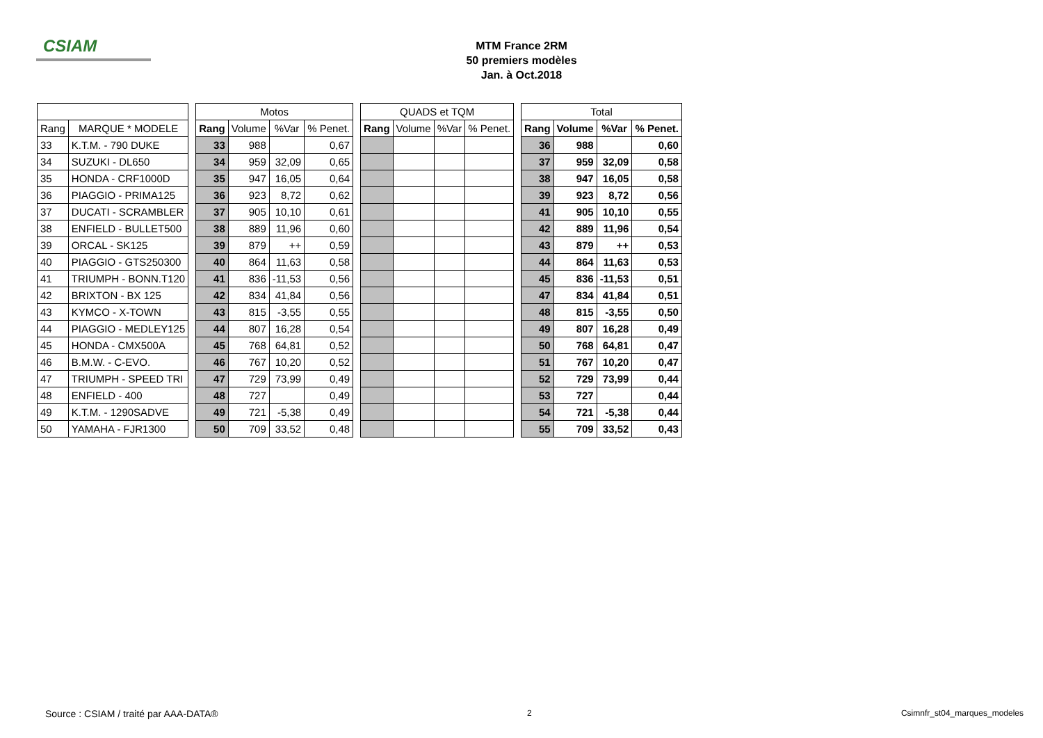CSIAM
MTM France 2RM
50 premiers modèles
Jan. à Oct.2018
| | | | Motos | | | | | QUADS et TQM | | | | | Total | | | |
| Rang | MARQUE * MODELE | | Rang | Volume | %Var | % Penet. | | Rang | Volume | %Var | % Penet. | | Rang | Volume | %Var | % Penet. |
| 33 | K.T.M. - 790 DUKE | | 33 | 988 | | 0,67 | | | | | | | 36 | 988 | | 0,60 |
| 34 | SUZUKI - DL650 | | 34 | 959 | 32,09 | 0,65 | | | | | | | 37 | 959 | 32,09 | 0,58 |
| 35 | HONDA - CRF1000D | | 35 | 947 | 16,05 | 0,64 | | | | | | | 38 | 947 | 16,05 | 0,58 |
| 36 | PIAGGIO - PRIMA125 | | 36 | 923 | 8,72 | 0,62 | | | | | | | 39 | 923 | 8,72 | 0,56 |
| 37 | DUCATI - SCRAMBLER | | 37 | 905 | 10,10 | 0,61 | | | | | | | 41 | 905 | 10,10 | 0,55 |
| 38 | ENFIELD - BULLET500 | | 38 | 889 | 11,96 | 0,60 | | | | | | | 42 | 889 | 11,96 | 0,54 |
| 39 | ORCAL - SK125 | | 39 | 879 | ++ | 0,59 | | | | | | | 43 | 879 | ++ | 0,53 |
| 40 | PIAGGIO - GTS250300 | | 40 | 864 | 11,63 | 0,58 | | | | | | | 44 | 864 | 11,63 | 0,53 |
| 41 | TRIUMPH - BONN.T120 | | 41 | 836 | -11,53 | 0,56 | | | | | | | 45 | 836 | -11,53 | 0,51 |
| 42 | BRIXTON - BX 125 | | 42 | 834 | 41,84 | 0,56 | | | | | | | 47 | 834 | 41,84 | 0,51 |
| 43 | KYMCO - X-TOWN | | 43 | 815 | -3,55 | 0,55 | | | | | | | 48 | 815 | -3,55 | 0,50 |
| 44 | PIAGGIO - MEDLEY125 | | 44 | 807 | 16,28 | 0,54 | | | | | | | 49 | 807 | 16,28 | 0,49 |
| 45 | HONDA - CMX500A | | 45 | 768 | 64,81 | 0,52 | | | | | | | 50 | 768 | 64,81 | 0,47 |
| 46 | B.M.W. - C-EVO. | | 46 | 767 | 10,20 | 0,52 | | | | | | | 51 | 767 | 10,20 | 0,47 |
| 47 | TRIUMPH - SPEED TRI | | 47 | 729 | 73,99 | 0,49 | | | | | | | 52 | 729 | 73,99 | 0,44 |
| 48 | ENFIELD - 400 | | 48 | 727 | | 0,49 | | | | | | | 53 | 727 | | 0,44 |
| 49 | K.T.M. - 1290SADVE | | 49 | 721 | -5,38 | 0,49 | | | | | | | 54 | 721 | -5,38 | 0,44 |
| 50 | YAMAHA - FJR1300 | | 50 | 709 | 33,52 | 0,48 | | | | | | | 55 | 709 | 33,52 | 0,43 |
Source : CSIAM / traité par AAA-DATA®
2 Csimnfr_st04_marques_modeles